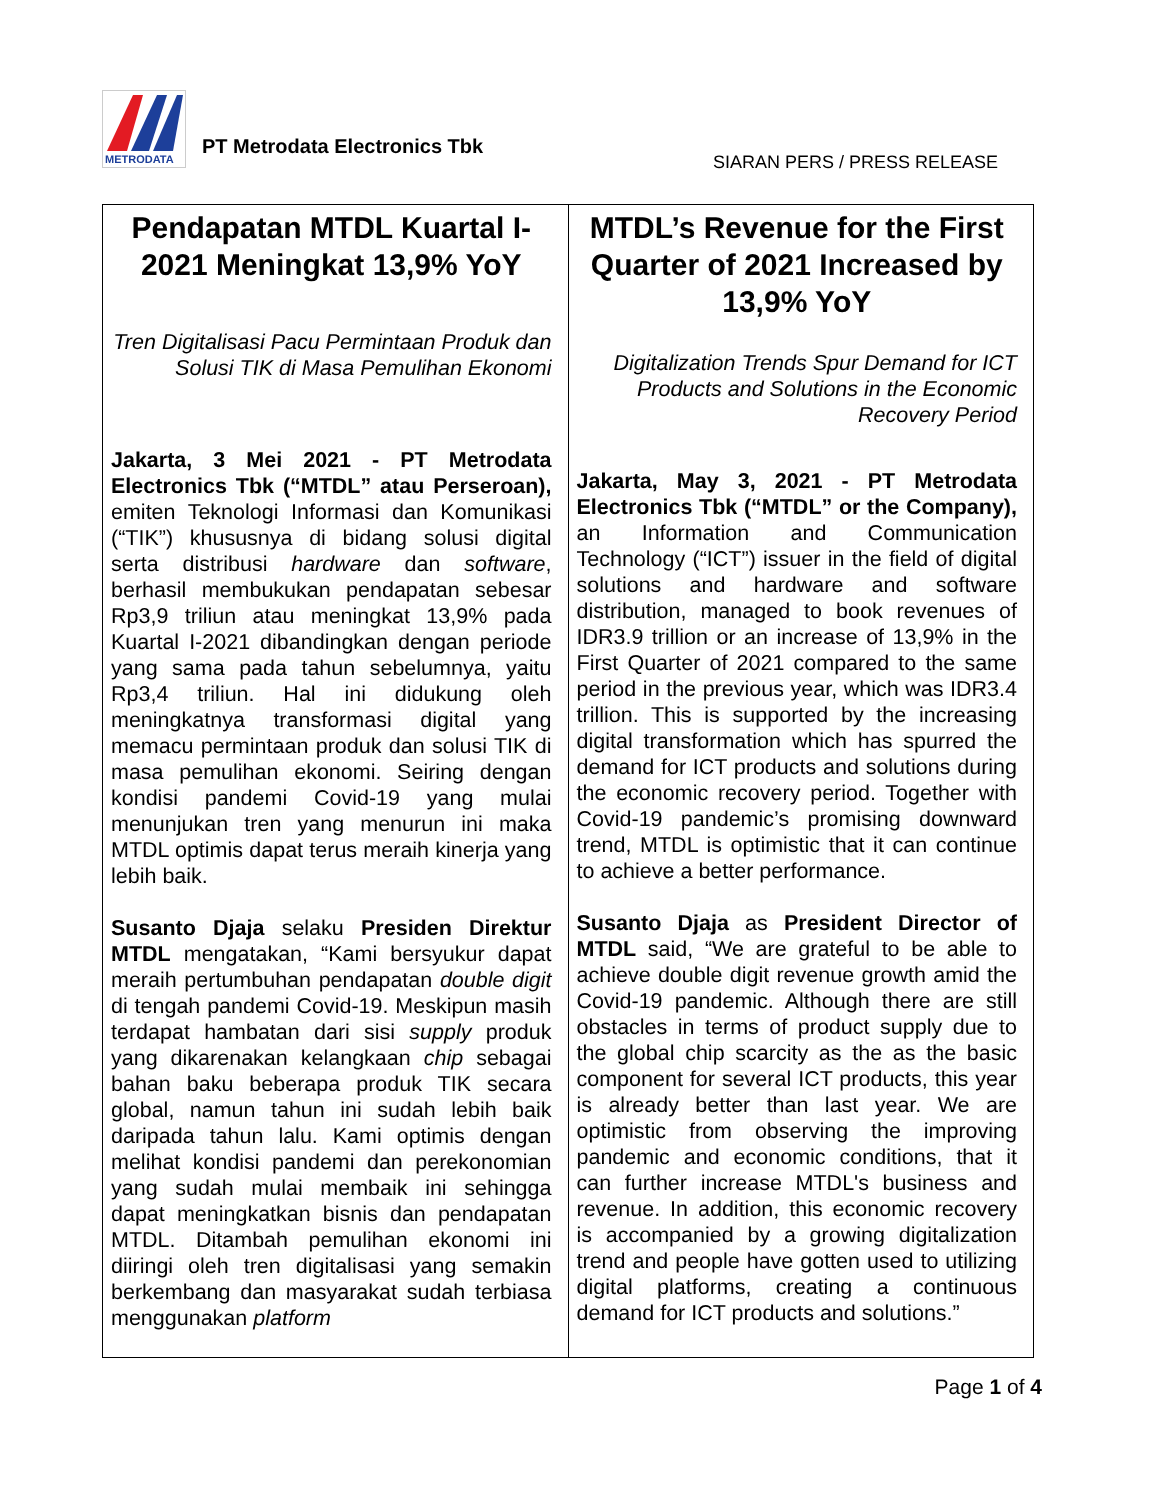METRODATA
PT Metrodata Electronics Tbk
SIARAN PERS / PRESS RELEASE
| Pendapatan MTDL Kuartal I-2021 Meningkat 13,9% YoY Tren Digitalisasi Pacu Permintaan Produk dan Solusi TIK di Masa Pemulihan Ekonomi Jakarta, 3 Mei 2021 - PT Metrodata Electronics Tbk (“MTDL” atau Perseroan), emiten Teknologi Informasi dan Komunikasi (“TIK”) khususnya di bidang solusi digital serta distribusi hardware dan software , berhasil membukukan pendapatan sebesar Rp3,9 triliun atau meningkat 13,9% pada Kuartal I-2021 dibandingkan dengan periode yang sama pada tahun sebelumnya, yaitu Rp3,4 triliun. Hal ini didukung oleh meningkatnya transformasi digital yang memacu permintaan produk dan solusi TIK di masa pemulihan ekonomi. Seiring dengan kondisi pandemi Covid-19 yang mulai menunjukan tren yang menurun ini maka MTDL optimis dapat terus meraih kinerja yang lebih baik. Susanto Djaja selaku Presiden Direktur MTDL mengatakan, “Kami bersyukur dapat meraih pertumbuhan pendapatan double digit di tengah pandemi Covid-19. Meskipun masih terdapat hambatan dari sisi supply produk yang dikarenakan kelangkaan chip sebagai bahan baku beberapa produk TIK secara global, namun tahun ini sudah lebih baik daripada tahun lalu. Kami optimis dengan melihat kondisi pandemi dan perekonomian yang sudah mulai membaik ini sehingga dapat meningkatkan bisnis dan pendapatan MTDL. Ditambah pemulihan ekonomi ini diiringi oleh tren digitalisasi yang semakin berkembang dan masyarakat sudah terbiasa menggunakan platform | MTDL’s Revenue for the First Quarter of 2021 Increased by 13,9% YoY Digitalization Trends Spur Demand for ICT Products and Solutions in the Economic Recovery Period Jakarta, May 3, 2021 - PT Metrodata Electronics Tbk (“MTDL” or the Company), an Information and Communication Technology (“ICT”) issuer in the field of digital solutions and hardware and software distribution, managed to book revenues of IDR3.9 trillion or an increase of 13,9% in the First Quarter of 2021 compared to the same period in the previous year, which was IDR3.4 trillion. This is supported by the increasing digital transformation which has spurred the demand for ICT products and solutions during the economic recovery period. Together with Covid-19 pandemic’s promising downward trend, MTDL is optimistic that it can continue to achieve a better performance. Susanto Djaja as President Director of MTDL said, “We are grateful to be able to achieve double digit revenue growth amid the Covid-19 pandemic. Although there are still obstacles in terms of product supply due to the global chip scarcity as the as the basic component for several ICT products, this year is already better than last year. We are optimistic from observing the improving pandemic and economic conditions, that it can further increase MTDL's business and revenue. In addition, this economic recovery is accompanied by a growing digitalization trend and people have gotten used to utilizing digital platforms, creating a continuous demand for ICT products and solutions.” |
Page 1 of 4